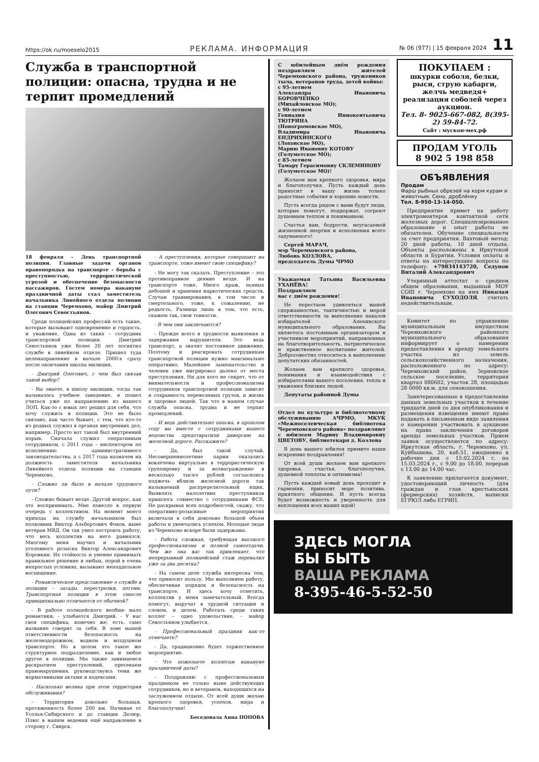https://ok.ru/moeselo2015 РЕКЛАМА. ИНФОРМАЦИЯ № 06 (977) | 15 февраля 2024 11
Служба в транспортной полиции: опасна, трудна и не терпит промедлений
18 февраля – День транспортной полиции. Главные задачи органов правопорядка на транспорте - борьба с преступностью, террористической угрозой и обеспечение безопасности пассажиров. Гостем номера накануне праздничной даты стал заместитель начальника Линейного отдела полиции на станции Черемхово, майор Дмитрий Олегович Севостьянов.
Среди полицейских профессий есть такие, которые вызывают одновременно и гордость, и уважение. Одна из таких – сотрудник транспортной полиции. Дмитрий Севостьянов уже более 20 лет посвятил службе в линейном отделе. Пришел туда целенаправленно в начале 2000-х сразу после окончания школы милиции.
- Дмитрий Олегович, с чем был связан такой выбор?
- Вы знаете, в школу милиции, тогда так называлось учебное заведение, я пошел учиться уже по направлению из нашего ЛОП. Как-то с юных лет решил для себя, что хочу служить в полиции. Это не было связано, как часто бывает, с тем, что кто-то из родных служил в органах внутренних дел, например. Просто вот такой был внутренний порыв. Сначала служил оперативным сотрудником, с 2011 года – инспектором по исполнению административного законодательства, а с 2017 года назначен на должность заместителя начальника Линейного отдела полиции на станции Черемхово.
- Сложно ли было в начале трудового пути?
- Сложно бывает везде. Другой вопрос, как это воспринимать. Мне повезло в первую очередь с коллективом. На момент моего прихода на службу начальником был полковник Виктор Альбертович Фоков, ныне ветеран МВД. Он так умел построить работу, что весь коллектив на него равнялся. Многому меня научил и начальник уголовного розыска Виктор Александрович Коровкин. Их стойкость и умение принимать правильное решение в любых, порой в очень непростых условиях, вызывают неподдельное восхищение.
- Романтическое представление о службе в полиции – засады, перестрелки, погони. Транспортная полиция в этом смысле принципиально отличается от обычной?
- В работе полицейского вообще мало романтики, - улыбается Дмитрий. - У нас своя специфика, конечно же, есть, само название говорит за себя. В зоне нашей ответственности безопасность на железнодорожном, водном и воздушном транспорте. Но в целом это такое же структурное подразделение, как и любое другое в полиции. Мы также занимаемся раскрытием преступлений, пресекаем правонарушения, руководствуясь теми же нормативными актами и кодексами.
- Насколько велика при этом территория обслуживания?
- Территория довольно большая, протяженность более 200 км. Начиная от Усолья-Сибирского и до станции Делюр. Плюс в нашем ведении ещё направление в сторону г. Свирск.
- А преступления, которые совершают на транспорте, тоже имеют свою специфику?
- Не могу так сказать. Преступление – это противоправное деяние везде. И на транспорте тоже. Много краж, пьяных дебошей и хранения наркотических средств. Случаи травмирования, в том числе и смертельного, тоже, к сожалению, не редкость. Разница лишь в том, что есть, скажем так, свои тонкости.
- В чем они заключаются?
- Прежде всего в трудности выявления и задержания нарушителя. Это ведь транспорт, а значит постоянное движение. Поэтому и реагировать сотрудникам транспортной полиции нужно максимально оперативно. Малейшее замешательство и человек уже мигрировал далеко от места преступления. Ни для кого не секрет, что от внимательности и профессионализма сотрудников транспортной полиции зависит и сохранность перевозимых грузов, и жизнь и здоровье людей. Так что в нашем случае служба опасна, трудна и не терпит промедлений.
- И ведь действительно опасна, в прошлом году вы вместе с сотрудниками вашего ведомства предотвратили диверсию на железной дороге. Расскажите?
- Да, был такой случай. Несовершеннолетние парни оказались вовлечены виртуально в террористическую группировку и за вознаграждение в несколько тысяч рублей согласились поджечь вблизи железной дороги так называемый распределительный ящик. Выявлять малолетних преступников пришлось совместно с сотрудниками ФСБ. Не раскрывая всех подробностей, скажу, что оперативно-розыскные мероприятия включали в себя довольно большой объем работы и увенчались успехом. Молодые люди из Черемхово вскоре были задержаны.
- Работа сложная, требующая высокого профессионализма и полной самоотдачи. Чем же она вас так привлекает, что непрерывный полицейский стаж перевалил уже за два десятка?
- На самом деле служба интересна тем, что приносит пользу. Мы выполняем работу, обеспечивая порядок и безопасность на транспорте. И здесь хочу отметить, коллектив у меня замечательный. Всегда помогут, выручат в трудной ситуации и словом, и делом. Работать среди таких коллег – одно удовольствие, - майор Севостьянов улыбается.
- Профессиональный праздник как-то отмечаете?
- Да, традиционно будет торжественное мероприятие.
- Что пожелаете коллегам накануне праздничной даты?
- Поздравляю с профессиональным праздником не только ныне действующих сотрудников, но и ветеранов, находящихся на заслуженном отдыхе. От всей души желаю крепкого здоровья, успехов, мира и благополучия!
Беседовала Анна ПОПОВА
С юбилейным днём рождения поздравляем жителей Черемховского района, тружеников тыла, ветеранов труда, детей войны:
с 95-летием
Александра Ивановича БОРОВЧЕНКО
(Михайловское МО);
с 90-летием
Геннадия Иннокентьевича ТЮТРИНА
(Новогромовское МО),
Владимира Ивановича ЕНДРИХИНСКОГО
(Лоховское МО),
Марию Ивановну КОТОВУ
(Голуметское МО);
с 85-летием
Тамару Герасимовну СКЛЕМИНОВУ
(Голуметское МО)!
Желаем вам крепкого здоровья, мира и благополучия. Пусть каждый день приносит в вашу жизнь только радостные события и хорошие новости.
Пусть всегда рядом с вами будут люди, которые помогут, поддержат, согреют душевным теплом и пониманием.
Счастья вам, бодрости, неугасаемой жизненной энергии и исполнения всего задуманного!
Сергей МАРАЧ,
мэр Черемховского района,
Любовь КОЗЛОВА,
председатель Думы ЧРМО
Уважаемая Татьяна Васильевна УХАНЁВА!
Поздравляем
вас с днём рождения!
Не перестаем удивляться вашей сдержанностью, тактичностью и мерой ответственности за выполнение наказов избирателей Алехинского муниципального образования. Вы являетесь постоянным организатором и участником мероприятий, направленных на благотворительность, патриотическое и нравственное воспитание жителей. Добросовестно относитесь к выполнению депутатских обязанностей.
Желаем вам крепкого здоровья, понимания и взаимодействия с избирателями вашего поселения, тепла и уважения близких людей.
Депутаты районной Думы
Отдел по культуре и библиотечному обслуживанию АЧРМО, МКУК «Межпоселенческая библиотека Черемховского района» поздравляют с юбилеем Марину Владимировну ЦВЕТОВУ, библиотекаря д. Козлова
В день вашего юбилея примите наши искренние поздравления!
От всей души желаем вам крепкого здоровья, счастья, благополучия, душевной теплоты и оптимизма!
Пусть каждый новый день проходит в гармонии, приносит море позитива, приятного общения. И пусть всегда будет возможность и уверенность для воплощения всех ваших идей!
ПОКУПАЕМ :
шкурки соболя, белки, рыси, струю кабарги, желчь медведя+ реализация соболей через аукцион.
Тел. 8- 9025-667-082, 8(395-2) 59-84-72.
Сайт : мускон-мех.рф
ПРОДАМ УГОЛЬ
8 902 5 198 858
ОБЪЯВЛЕНИЯ
Продам
Фарш рыбных обрезей на корм курам и животным. Сено, дроблёнку
Тел. 8-950-13-14-050.
Предприятие примет на работу электромонтеров контактной сети железных дорог. Специализированное образование и опыт работы не обязателен. Обучение специальности за счет предприятия. Вахтовый метод: 20 дней работы, 10 дней отдыха. Объекты расположены в Иркутской области и Бурятии. Условия оплаты и ответы на интересующие вопросы по телефону: +79834143720, Седунов Виталий Александрович
Утерянный аттестат о среднем общем образовании, выданный МОУ СОШ г. Черемхово на имя Николая Ивановича СУХОДОЛЯ, считать недействительным.
Комитет по управлению муниципальным имуществом Черемховского районного муниципального образования информирует о намерении предоставления в аренду земельного участка из земель сельскохозяйственного назначения, расположенного по адресу: Черемховский район, Зерновское сельское поселение, территория квартал 080602, участок 28, площадью 28 0000 кв.м, для сенокошения.
Заинтересованные в предоставлении данных земельных участков в течение тридцати дней со дня опубликования и размещения извещения имеют право подавать в письменном виде заявления о намерении участвовать в аукционе на право заключения договоров аренды земельных участков. Прием заявок осуществляется по адресу: Иркутская область, г. Черемхово, ул. Куйбышева, 20, каб.51, ежедневно в рабочие дни с 15.02.2024 г. по 15.03.2024 г., с 9.00 до 18.00, перерыв с 13.00 до 14.00 час.
К заявлению прилагается документ, удостоверяющий личность (для граждан и глав крестьянских (фермерских) хозяйств, выписки ЕГРЮЛ либо ЕГРИП.
ЗДЕСЬ МОГЛА
БЫ БЫТЬ
ВАША РЕКЛАМА
8-395-46-5-52-50